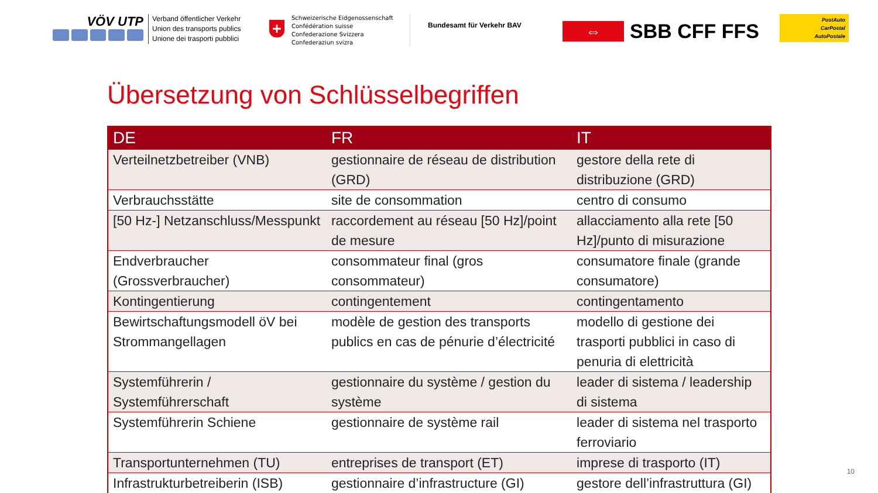VÖV UTP
Verband öffentlicher Verkehr
Union des transports publics
Unione dei trasporti pubblici
+
Schweizerische Eidgenossenschaft
Confédération suisse
Confederazione Svizzera
Confederaziun svizra
Bundesamt für Verkehr BAV
⇔
SBB CFF FFS
PostAuto
CarPostal
AutoPostale
Übersetzung von Schlüsselbegriffen
| DE | FR | IT |
| --- | --- | --- |
| Verteilnetzbetreiber (VNB) | gestionnaire de réseau de distribution (GRD) | gestore della rete di distribuzione (GRD) |
| Verbrauchsstätte | site de consommation | centro di consumo |
| [50 Hz-] Netzanschluss/Messpunkt | raccordement au réseau [50 Hz]/point de mesure | allacciamento alla rete [50 Hz]/punto di misurazione |
| Endverbraucher (Grossverbraucher) | consommateur final (gros consommateur) | consumatore finale (grande consumatore) |
| Kontingentierung | contingentement | contingentamento |
| Bewirtschaftungsmodell öV bei Strommangellagen | modèle de gestion des transports publics en cas de pénurie d’électricité | modello di gestione dei trasporti pubblici in caso di penuria di elettricità |
| Systemführerin / Systemführerschaft | gestionnaire du système / gestion du système | leader di sistema / leadership di sistema |
| Systemführerin Schiene | gestionnaire de système rail | leader di sistema nel trasporto ferroviario |
| Transportunternehmen (TU) | entreprises de transport (ET) | imprese di trasporto (IT) |
| Infrastrukturbetreiberin (ISB) | gestionnaire d’infrastructure (GI) | gestore dell’infrastruttura (GI) |
10